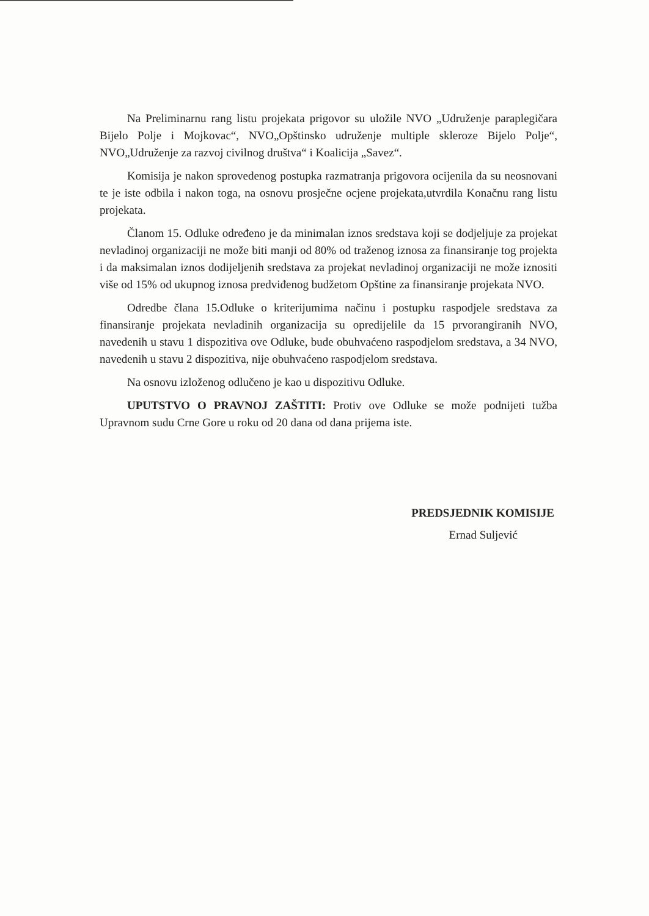Na Preliminarnu rang listu projekata prigovor su uložile NVO „Udruženje paraplegičara Bijelo Polje i Mojkovac“, NVO„Opštinsko udruženje multiple skleroze Bijelo Polje“, NVO„Udruženje za razvoj civilnog društva“ i Koalicija „Savez“.
Komisija je nakon sprovedenog postupka razmatranja prigovora ocijenila da su neosnovani te je iste odbila i nakon toga, na osnovu prosječne ocjene projekata,utvrdila Konačnu rang listu projekata.
Članom 15. Odluke određeno je da minimalan iznos sredstava koji se dodjeljuje za projekat nevladinoj organizaciji ne može biti manji od 80% od traženog iznosa za finansiranje tog projekta i da maksimalan iznos dodijeljenih sredstava za projekat nevladinoj organizaciji ne može iznositi više od 15% od ukupnog iznosa predviđenog budžetom Opštine za finansiranje projekata NVO.
Odredbe člana 15.Odluke o kriterijumima načinu i postupku raspodjele sredstava za finansiranje projekata nevladinih organizacija su opredijelile da 15 prvorangiranih NVO, navedenih u stavu 1 dispozitiva ove Odluke, bude obuhvaćeno raspodjelom sredstava, a 34 NVO, navedenih u stavu 2 dispozitiva, nije obuhvaćeno raspodjelom sredstava.
Na osnovu izloženog odlučeno je kao u dispozitivu Odluke.
UPUTSTVO O PRAVNOJ ZAŠTITI: Protiv ove Odluke se može podnijeti tužba Upravnom sudu Crne Gore u roku od 20 dana od dana prijema iste.
PREDSJEDNIK KOMISIJE
Ernad Suljević